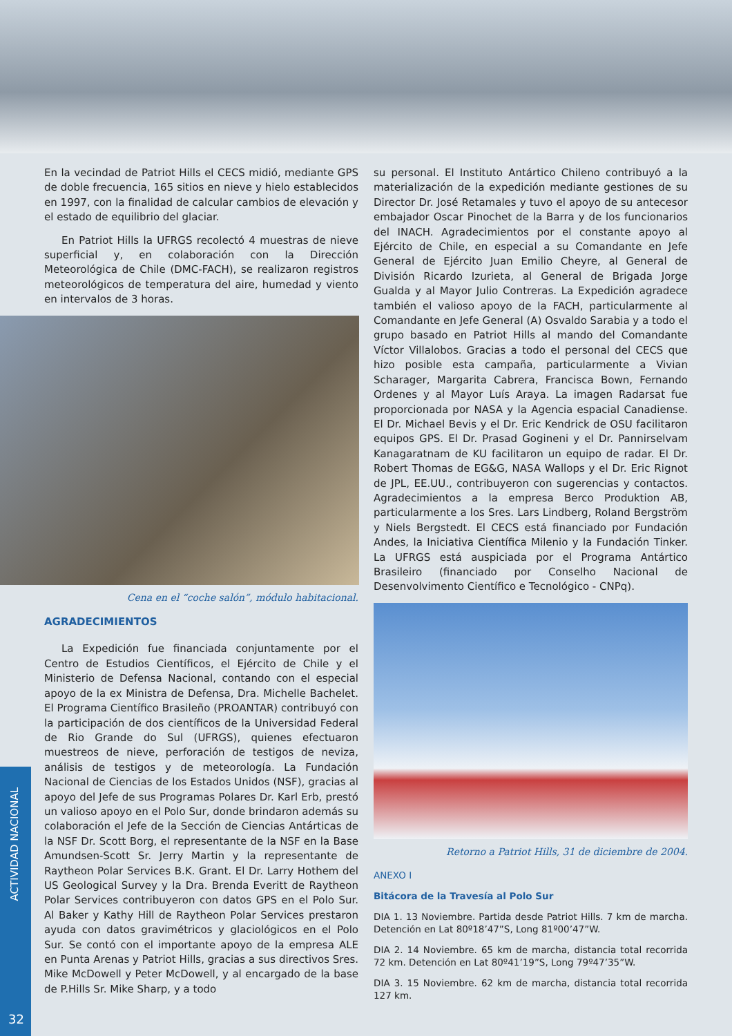En la vecindad de Patriot Hills el CECS midió, mediante GPS de doble frecuencia, 165 sitios en nieve y hielo establecidos en 1997, con la finalidad de calcular cambios de elevación y el estado de equilibrio del glaciar.
En Patriot Hills la UFRGS recolectó 4 muestras de nieve superficial y, en colaboración con la Dirección Meteorológica de Chile (DMC-FACH), se realizaron registros meteorológicos de temperatura del aire, humedad y viento en intervalos de 3 horas.
Cena en el “coche salón”, módulo habitacional.
AGRADECIMIENTOS
La Expedición fue financiada conjuntamente por el Centro de Estudios Científicos, el Ejército de Chile y el Ministerio de Defensa Nacional, contando con el especial apoyo de la ex Ministra de Defensa, Dra. Michelle Bachelet. El Programa Científico Brasileño (PROANTAR) contribuyó con la participación de dos científicos de la Universidad Federal de Rio Grande do Sul (UFRGS), quienes efectuaron muestreos de nieve, perforación de testigos de neviza, análisis de testigos y de meteorología. La Fundación Nacional de Ciencias de los Estados Unidos (NSF), gracias al apoyo del Jefe de sus Programas Polares Dr. Karl Erb, prestó un valioso apoyo en el Polo Sur, donde brindaron además su colaboración el Jefe de la Sección de Ciencias Antárticas de la NSF Dr. Scott Borg, el representante de la NSF en la Base Amundsen-Scott Sr. Jerry Martin y la representante de Raytheon Polar Services B.K. Grant. El Dr. Larry Hothem del US Geological Survey y la Dra. Brenda Everitt de Raytheon Polar Services contribuyeron con datos GPS en el Polo Sur. Al Baker y Kathy Hill de Raytheon Polar Services prestaron ayuda con datos gravimétricos y glaciológicos en el Polo Sur. Se contó con el importante apoyo de la empresa ALE en Punta Arenas y Patriot Hills, gracias a sus directivos Sres. Mike McDowell y Peter McDowell, y al encargado de la base de P.Hills Sr. Mike Sharp, y a todo
su personal. El Instituto Antártico Chileno contribuyó a la materialización de la expedición mediante gestiones de su Director Dr. José Retamales y tuvo el apoyo de su antecesor embajador Oscar Pinochet de la Barra y de los funcionarios del INACH. Agradecimientos por el constante apoyo al Ejército de Chile, en especial a su Comandante en Jefe General de Ejército Juan Emilio Cheyre, al General de División Ricardo Izurieta, al General de Brigada Jorge Gualda y al Mayor Julio Contreras. La Expedición agradece también el valioso apoyo de la FACH, particularmente al Comandante en Jefe General (A) Osvaldo Sarabia y a todo el grupo basado en Patriot Hills al mando del Comandante Víctor Villalobos. Gracias a todo el personal del CECS que hizo posible esta campaña, particularmente a Vivian Scharager, Margarita Cabrera, Francisca Bown, Fernando Ordenes y al Mayor Luís Araya. La imagen Radarsat fue proporcionada por NASA y la Agencia espacial Canadiense. El Dr. Michael Bevis y el Dr. Eric Kendrick de OSU facilitaron equipos GPS. El Dr. Prasad Gogineni y el Dr. Pannirselvam Kanagaratnam de KU facilitaron un equipo de radar. El Dr. Robert Thomas de EG&G, NASA Wallops y el Dr. Eric Rignot de JPL, EE.UU., contribuyeron con sugerencias y contactos. Agradecimientos a la empresa Berco Produktion AB, particularmente a los Sres. Lars Lindberg, Roland Bergström y Niels Bergstedt. El CECS está financiado por Fundación Andes, la Iniciativa Científica Milenio y la Fundación Tinker. La UFRGS está auspiciada por el Programa Antártico Brasileiro (financiado por Conselho Nacional de Desenvolvimento Científico e Tecnológico - CNPq).
Retorno a Patriot Hills, 31 de diciembre de 2004.
ANEXO I
Bitácora de la Travesía al Polo Sur
DIA 1. 13 Noviembre. Partida desde Patriot Hills. 7 km de marcha. Detención en Lat 80º18’47”S, Long 81º00’47”W.
DIA 2. 14 Noviembre. 65 km de marcha, distancia total recorrida 72 km. Detención en Lat 80º41’19”S, Long 79º47’35”W.
DIA 3. 15 Noviembre. 62 km de marcha, distancia total recorrida 127 km.
ACTIVIDAD NACIONAL
32